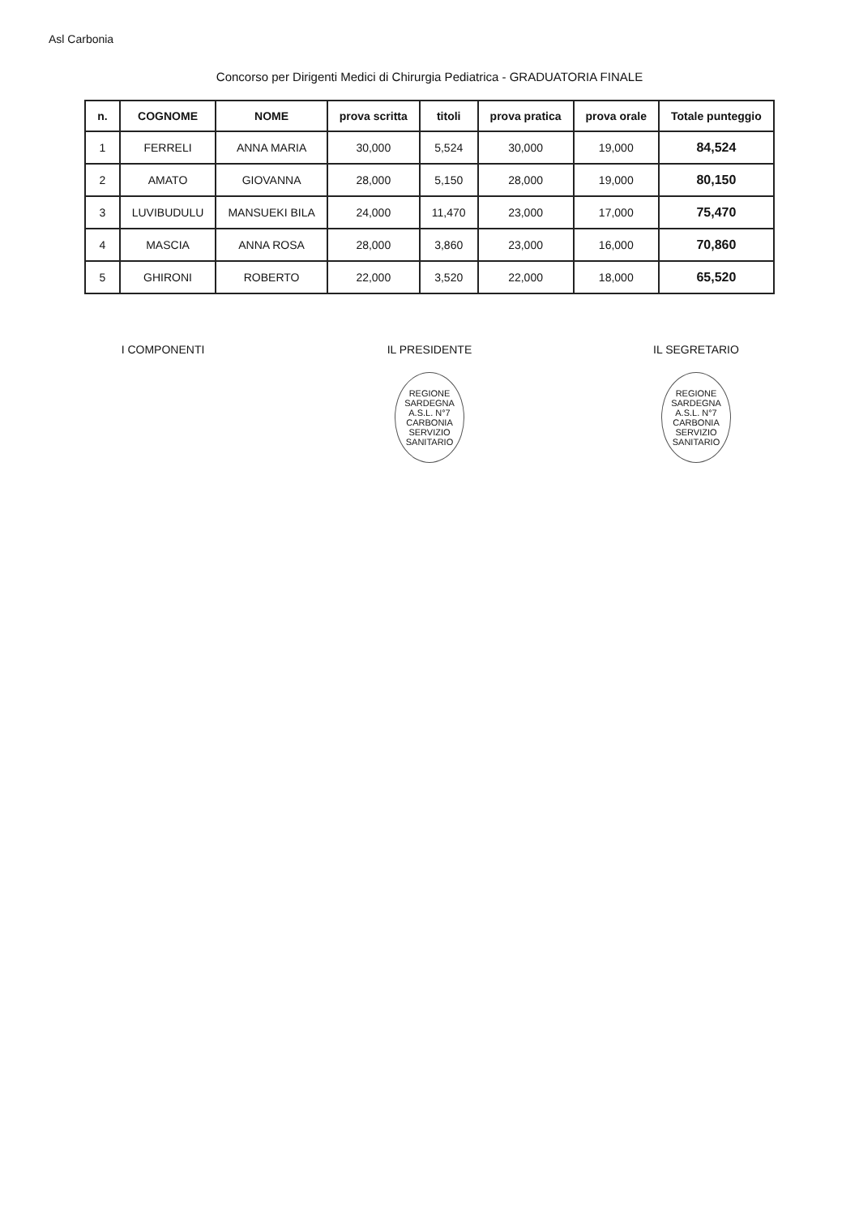Asl Carbonia
Concorso per Dirigenti Medici di Chirurgia Pediatrica - GRADUATORIA FINALE
| n. | COGNOME | NOME | prova scritta | titoli | prova pratica | prova orale | Totale punteggio |
| --- | --- | --- | --- | --- | --- | --- | --- |
| 1 | FERRELI | ANNA MARIA | 30,000 | 5,524 | 30,000 | 19,000 | 84,524 |
| 2 | AMATO | GIOVANNA | 28,000 | 5,150 | 28,000 | 19,000 | 80,150 |
| 3 | LUVIBUDULU | MANSUEKI BILA | 24,000 | 11,470 | 23,000 | 17,000 | 75,470 |
| 4 | MASCIA | ANNA ROSA | 28,000 | 3,860 | 23,000 | 16,000 | 70,860 |
| 5 | GHIRONI | ROBERTO | 22,000 | 3,520 | 22,000 | 18,000 | 65,520 |
I COMPONENTI IL PRESIDENTE
REGIONE SARDEGNA
A.S.L. N°7
CARBONIA
SERVIZIO SANITARIO
IL SEGRETARIO
REGIONE SARDEGNA
A.S.L. N°7
CARBONIA
SERVIZIO SANITARIO